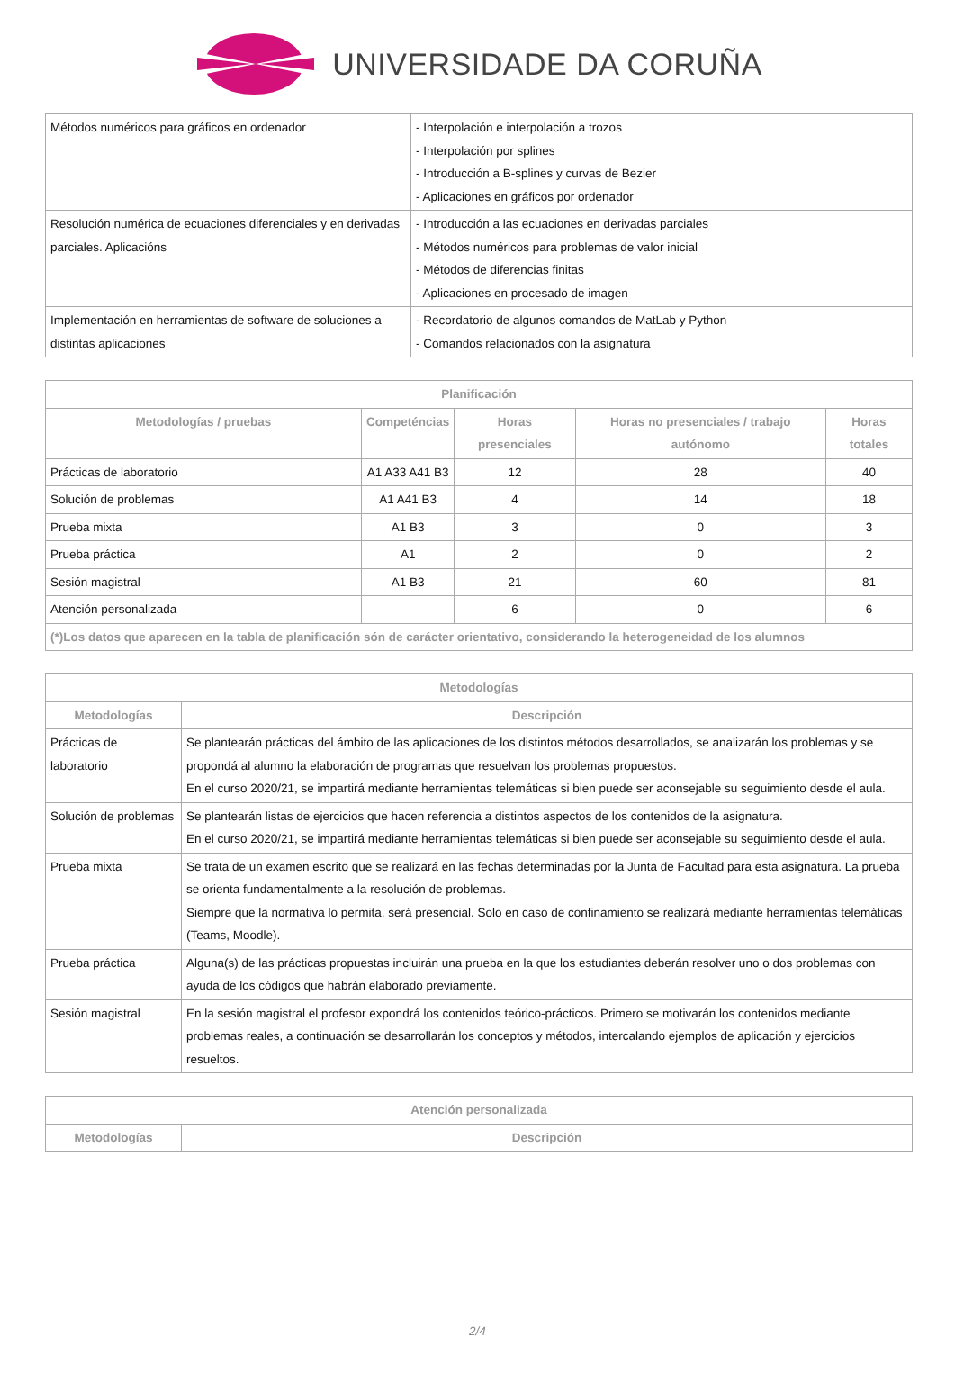UNIVERSIDADE DA CORUÑA
| Métodos numéricos para gráficos en ordenador | - Interpolación e interpolación a trozos - Interpolación por splines - Introducción a B-splines y curvas de Bezier - Aplicaciones en gráficos por ordenador |
| Resolución numérica de ecuaciones diferenciales y en derivadas parciales. Aplicacións | - Introducción a las ecuaciones en derivadas parciales - Métodos numéricos para problemas de valor inicial - Métodos de diferencias finitas - Aplicaciones en procesado de imagen |
| Implementación en herramientas de software de soluciones a distintas aplicaciones | - Recordatorio de algunos comandos de MatLab y Python - Comandos relacionados con la asignatura |
| Planificación | | | | |
| --- | --- | --- | --- | --- |
| Metodologías / pruebas | Competéncias | Horas presenciales | Horas no presenciales / trabajo autónomo | Horas totales |
| Prácticas de laboratorio | A1 A33 A41 B3 | 12 | 28 | 40 |
| Solución de problemas | A1 A41 B3 | 4 | 14 | 18 |
| Prueba mixta | A1 B3 | 3 | 0 | 3 |
| Prueba práctica | A1 | 2 | 0 | 2 |
| Sesión magistral | A1 B3 | 21 | 60 | 81 |
| Atención personalizada | | 6 | 0 | 6 |
| (*)Los datos que aparecen en la tabla de planificación són de carácter orientativo, considerando la heterogeneidad de los alumnos | | | | |
| Metodologías | |
| --- | --- |
| Metodologías | Descripción |
| Prácticas de laboratorio | Se plantearán prácticas del ámbito de las aplicaciones de los distintos métodos desarrollados, se analizarán los problemas y se propondá al alumno la elaboración de programas que resuelvan los problemas propuestos. En el curso 2020/21, se impartirá mediante herramientas telemáticas si bien puede ser aconsejable su seguimiento desde el aula. |
| Solución de problemas | Se plantearán listas de ejercicios que hacen referencia a distintos aspectos de los contenidos de la asignatura. En el curso 2020/21, se impartirá mediante herramientas telemáticas si bien puede ser aconsejable su seguimiento desde el aula. |
| Prueba mixta | Se trata de un examen escrito que se realizará en las fechas determinadas por la Junta de Facultad para esta asignatura. La prueba se orienta fundamentalmente a la resolución de problemas. Siempre que la normativa lo permita, será presencial. Solo en caso de confinamiento se realizará mediante herramientas telemáticas (Teams, Moodle). |
| Prueba práctica | Alguna(s) de las prácticas propuestas incluirán una prueba en la que los estudiantes deberán resolver uno o dos problemas con ayuda de los códigos que habrán elaborado previamente. |
| Sesión magistral | En la sesión magistral el profesor expondrá los contenidos teórico-prácticos. Primero se motivarán los contenidos mediante problemas reales, a continuación se desarrollarán los conceptos y métodos, intercalando ejemplos de aplicación y ejercicios resueltos. |
| Atención personalizada | |
| --- | --- |
| Metodologías | Descripción |
2/4